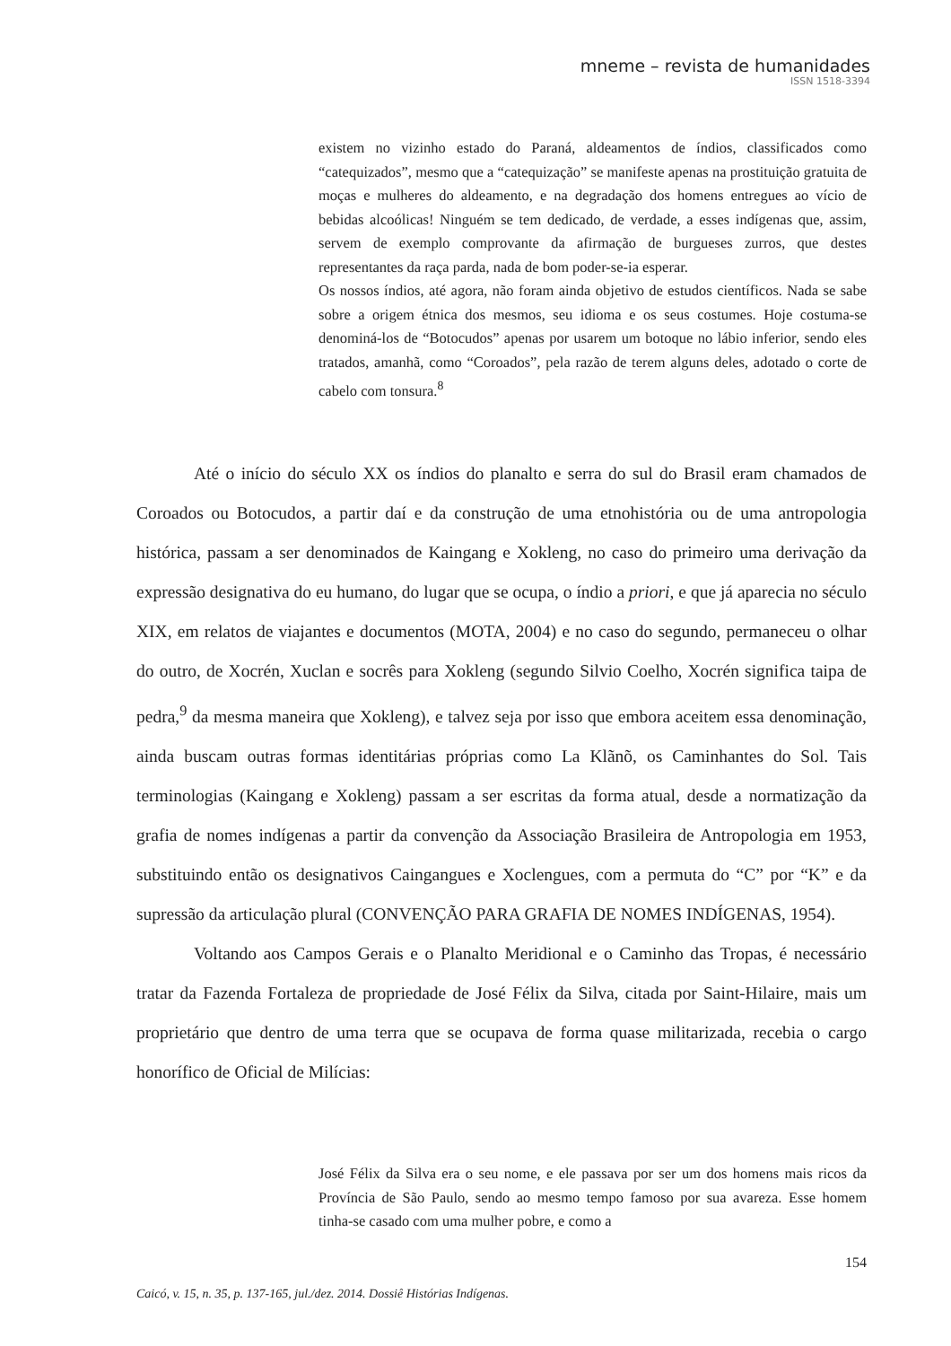mneme – revista de humanidades
ISSN 1518-3394
existem no vizinho estado do Paraná, aldeamentos de índios, classificados como “catequizados”, mesmo que a “catequização” se manifeste apenas na prostituição gratuita de moças e mulheres do aldeamento, e na degradação dos homens entregues ao vício de bebidas alcoólicas! Ninguém se tem dedicado, de verdade, a esses indígenas que, assim, servem de exemplo comprovante da afirmação de burgueses zurros, que destes representantes da raça parda, nada de bom poder-se-ia esperar.
Os nossos índios, até agora, não foram ainda objetivo de estudos científicos. Nada se sabe sobre a origem étnica dos mesmos, seu idioma e os seus costumes. Hoje costuma-se denominá-los de “Botocudos” apenas por usarem um botoque no lábio inferior, sendo eles tratados, amanhã, como “Coroados”, pela razão de terem alguns deles, adotado o corte de cabelo com tonsura.<sup>8</sup>
Até o início do século XX os índios do planalto e serra do sul do Brasil eram chamados de Coroados ou Botocudos, a partir daí e da construção de uma etnohistória ou de uma antropologia histórica, passam a ser denominados de Kaingang e Xokleng, no caso do primeiro uma derivação da expressão designativa do eu humano, do lugar que se ocupa, o índio a priori, e que já aparecia no século XIX, em relatos de viajantes e documentos (MOTA, 2004) e no caso do segundo, permaneceu o olhar do outro, de Xocrén, Xuclan e socrês para Xokleng (segundo Silvio Coelho, Xocrén significa taipa de pedra,<sup>9</sup> da mesma maneira que Xokleng), e talvez seja por isso que embora aceitem essa denominação, ainda buscam outras formas identitárias próprias como La Klãnõ, os Caminhantes do Sol. Tais terminologias (Kaingang e Xokleng) passam a ser escritas da forma atual, desde a normatização da grafia de nomes indígenas a partir da convenção da Associação Brasileira de Antropologia em 1953, substituindo então os designativos Caingangues e Xoclengues, com a permuta do “C” por “K” e da supressão da articulação plural (CONVENÇÃO PARA GRAFIA DE NOMES INDÍGENAS, 1954).
Voltando aos Campos Gerais e o Planalto Meridional e o Caminho das Tropas, é necessário tratar da Fazenda Fortaleza de propriedade de José Félix da Silva, citada por Saint-Hilaire, mais um proprietário que dentro de uma terra que se ocupava de forma quase militarizada, recebia o cargo honorífico de Oficial de Milícias:
José Félix da Silva era o seu nome, e ele passava por ser um dos homens mais ricos da Província de São Paulo, sendo ao mesmo tempo famoso por sua avareza. Esse homem tinha-se casado com uma mulher pobre, e como a
154
Caicó, v. 15, n. 35, p. 137-165, jul./dez. 2014. Dossiê Histórias Indígenas.